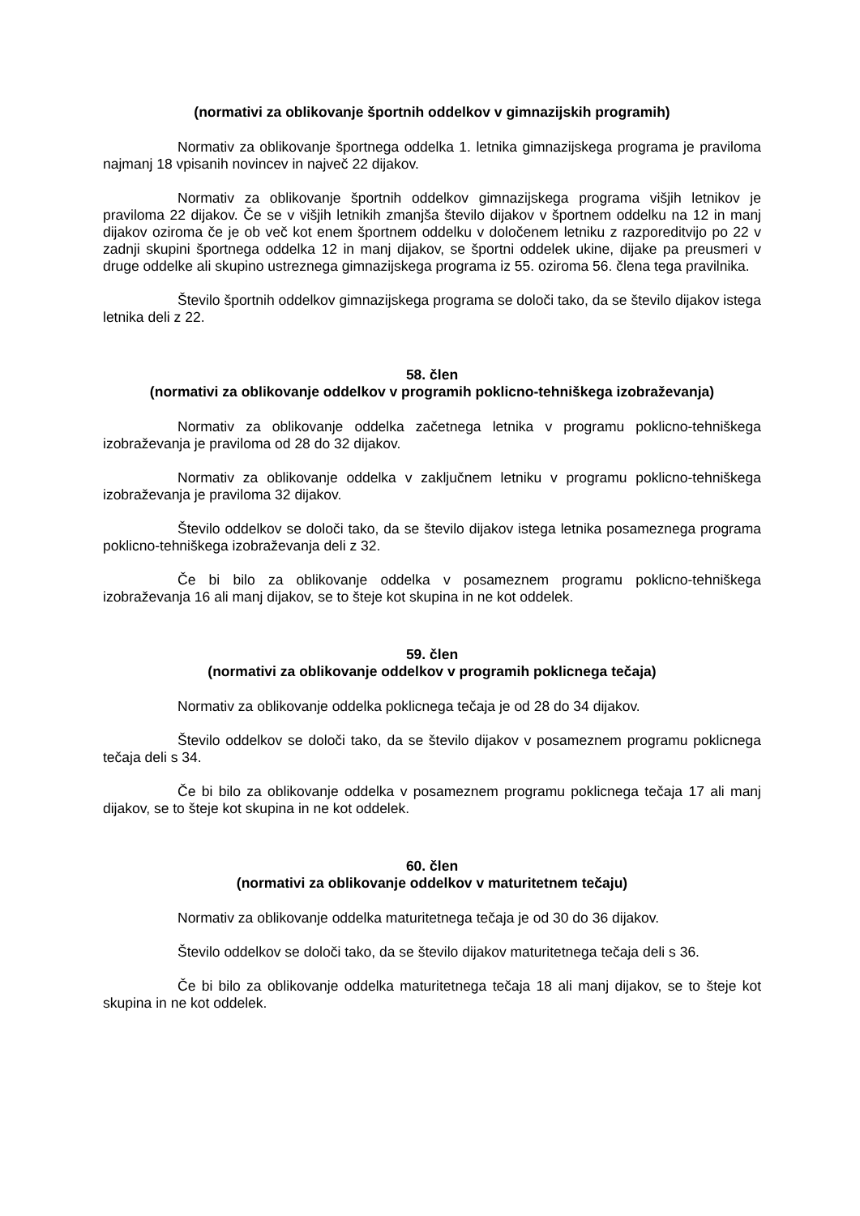(normativi za oblikovanje športnih oddelkov v gimnazijskih programih)
Normativ za oblikovanje športnega oddelka 1. letnika gimnazijskega programa je praviloma najmanj 18 vpisanih novincev in največ 22 dijakov.
Normativ za oblikovanje športnih oddelkov gimnazijskega programa višjih letnikov je praviloma 22 dijakov. Če se v višjih letnikih zmanjša število dijakov v športnem oddelku na 12 in manj dijakov oziroma če je ob več kot enem športnem oddelku v določenem letniku z razporeditvijo po 22 v zadnji skupini športnega oddelka 12 in manj dijakov, se športni oddelek ukine, dijake pa preusmeri v druge oddelke ali skupino ustreznega gimnazijskega programa iz 55. oziroma 56. člena tega pravilnika.
Število športnih oddelkov gimnazijskega programa se določi tako, da se število dijakov istega letnika deli z 22.
58. člen
(normativi za oblikovanje oddelkov v programih poklicno-tehniškega izobraževanja)
Normativ za oblikovanje oddelka začetnega letnika v programu poklicno-tehniškega izobraževanja je praviloma od 28 do 32 dijakov.
Normativ za oblikovanje oddelka v zaključnem letniku v programu poklicno-tehniškega izobraževanja je praviloma 32 dijakov.
Število oddelkov se določi tako, da se število dijakov istega letnika posameznega programa poklicno-tehniškega izobraževanja deli z 32.
Če bi bilo za oblikovanje oddelka v posameznem programu poklicno-tehniškega izobraževanja 16 ali manj dijakov, se to šteje kot skupina in ne kot oddelek.
59. člen
(normativi za oblikovanje oddelkov v programih poklicnega tečaja)
Normativ za oblikovanje oddelka poklicnega tečaja je od 28 do 34 dijakov.
Število oddelkov se določi tako, da se število dijakov v posameznem programu poklicnega tečaja deli s 34.
Če bi bilo za oblikovanje oddelka v posameznem programu poklicnega tečaja 17 ali manj dijakov, se to šteje kot skupina in ne kot oddelek.
60. člen
(normativi za oblikovanje oddelkov v maturitetnem tečaju)
Normativ za oblikovanje oddelka maturitetnega tečaja je od 30 do 36 dijakov.
Število oddelkov se določi tako, da se število dijakov maturitetnega tečaja deli s 36.
Če bi bilo za oblikovanje oddelka maturitetnega tečaja 18 ali manj dijakov, se to šteje kot skupina in ne kot oddelek.